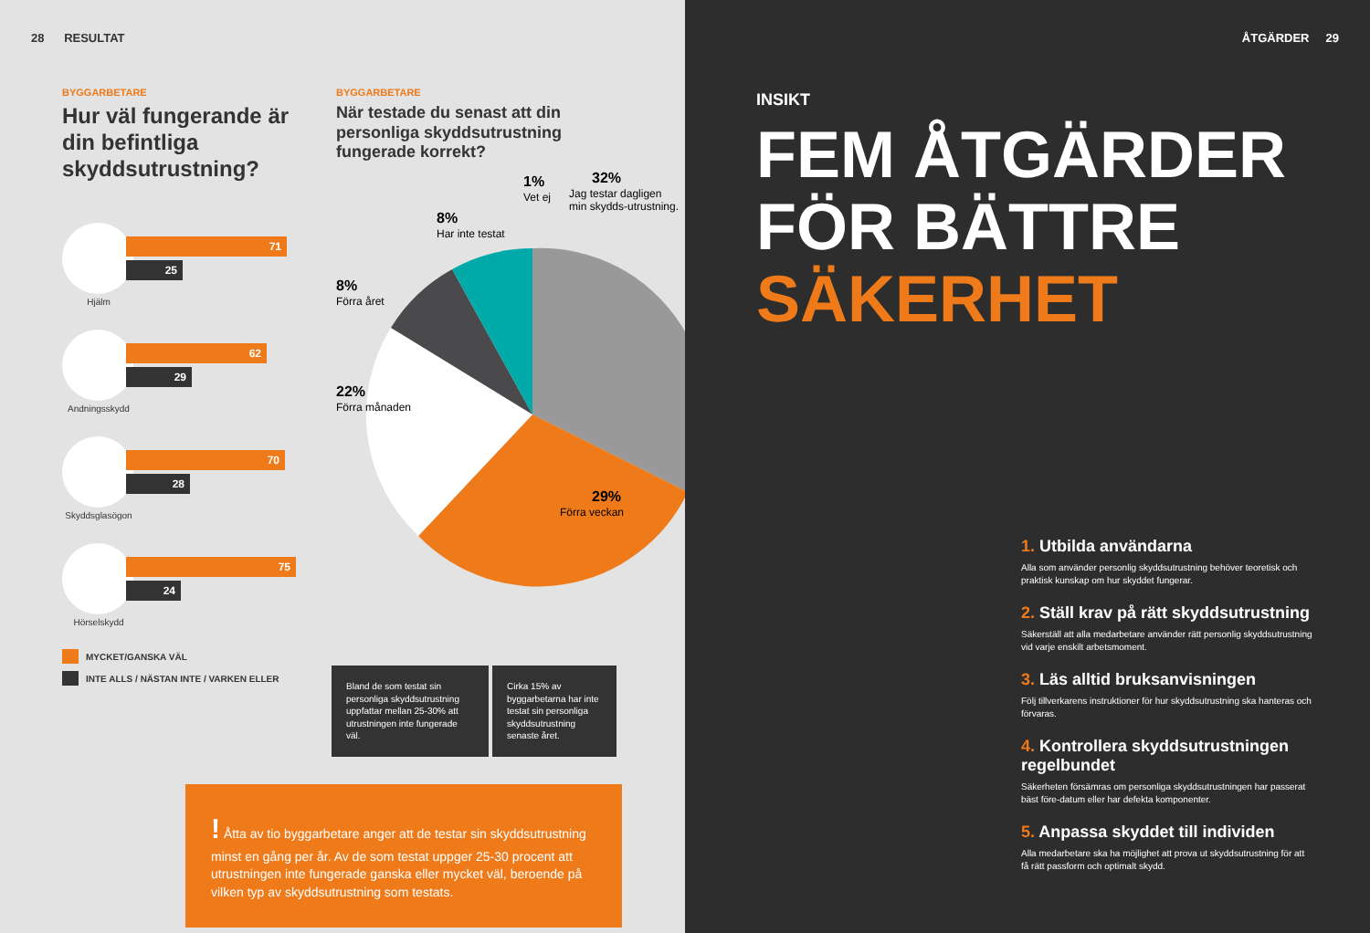28 RESULTAT
BYGGARBETARE
Hur väl fungerande är din befintliga skyddsutrustning?
71
25
Hjälm
62
29
Andningsskydd
70
28
Skyddsglasögon
75
24
Hörselskydd
MYCKET/GANSKA VÄL
INTE ALLS / NÄSTAN INTE / VARKEN ELLER
BYGGARBETARE
När testade du senast att din personliga skyddsutrustning fungerade korrekt?
1%
Vet ej
32%
Jag testar dagligen
min skydds-utrustning.
8%
Har inte testat
8%
Förra året
22%
Förra månaden
29%
Förra veckan
Bland de som testat sin personliga skyddsutrustning uppfattar mellan 25-30% att utrustningen inte fungerade väl.
Cirka 15% av byggarbetarna har inte testat sin personliga skyddsutrustning senaste året.
! Åtta av tio byggarbetare anger att de testar sin skyddsutrustning minst en gång per år. Av de som testat uppger 25-30 procent att utrustningen inte fungerade ganska eller mycket väl, beroende på vilken typ av skyddsutrustning som testats.
ÅTGÄRDER 29
INSIKT
FEM ÅTGÄRDER
FÖR BÄTTRE
SÄKERHET
1. Utbilda användarna
Alla som använder personlig skyddsutrustning behöver teoretisk och praktisk kunskap om hur skyddet fungerar.
2. Ställ krav på rätt skyddsutrustning
Säkerställ att alla medarbetare använder rätt personlig skyddsutrustning vid varje enskilt arbetsmoment.
3. Läs alltid bruksanvisningen
Följ tillverkarens instruktioner för hur skyddsutrustning ska hanteras och förvaras.
4. Kontrollera skyddsutrustningen regelbundet
Säkerheten försämras om personliga skyddsutrustningen har passerat bäst före-datum eller har defekta komponenter.
5. Anpassa skyddet till individen
Alla medarbetare ska ha möjlighet att prova ut skyddsutrustning för att få rätt passform och optimalt skydd.